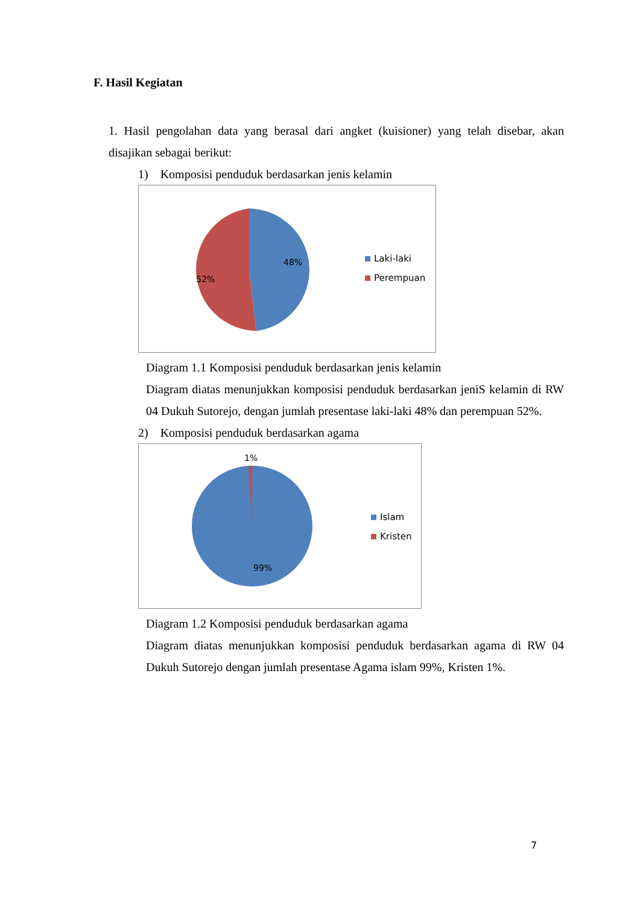F. Hasil Kegiatan
1. Hasil pengolahan data yang berasal dari angket (kuisioner) yang telah disebar, akan disajikan sebagai berikut:
1) Komposisi penduduk berdasarkan jenis kelamin
48%
52%
Laki-laki
Perempuan
Diagram 1.1 Komposisi penduduk berdasarkan jenis kelamin
Diagram diatas menunjukkan komposisi penduduk berdasarkan jeniS kelamin di RW 04 Dukuh Sutorejo, dengan jumlah presentase laki-laki 48% dan perempuan 52%.
2) Komposisi penduduk berdasarkan agama
1%
99%
Islam
Kristen
Diagram 1.2 Komposisi penduduk berdasarkan agama
Diagram diatas menunjukkan komposisi penduduk berdasarkan agama di RW 04 Dukuh Sutorejo dengan jumlah presentase Agama islam 99%, Kristen 1%.
7